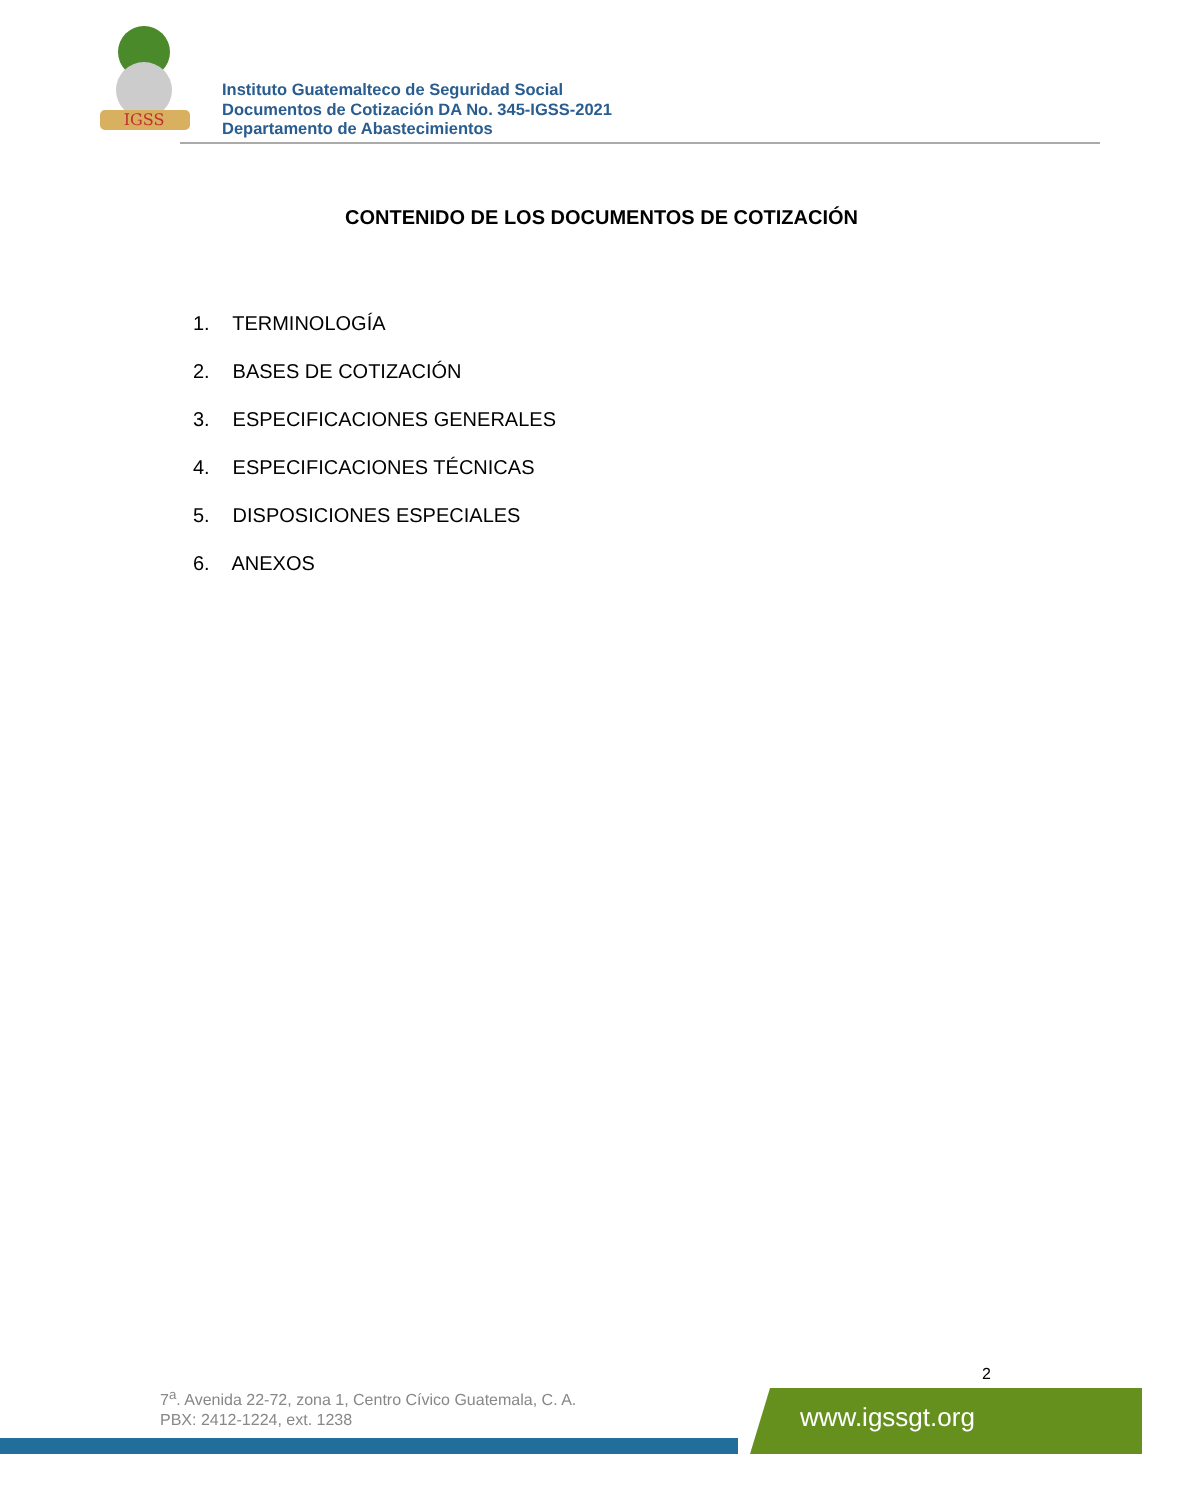IGSS
Instituto Guatemalteco de Seguridad Social
Documentos de Cotización DA No. 345-IGSS-2021
Departamento de Abastecimientos
CONTENIDO DE LOS DOCUMENTOS DE COTIZACIÓN
1. TERMINOLOGÍA
2. BASES DE COTIZACIÓN
3. ESPECIFICACIONES GENERALES
4. ESPECIFICACIONES TÉCNICAS
5. DISPOSICIONES ESPECIALES
6. ANEXOS
2
7<sup>a</sup>. Avenida 22-72, zona 1, Centro Cívico Guatemala, C. A.
PBX: 2412-1224, ext. 1238
www.igssgt.org